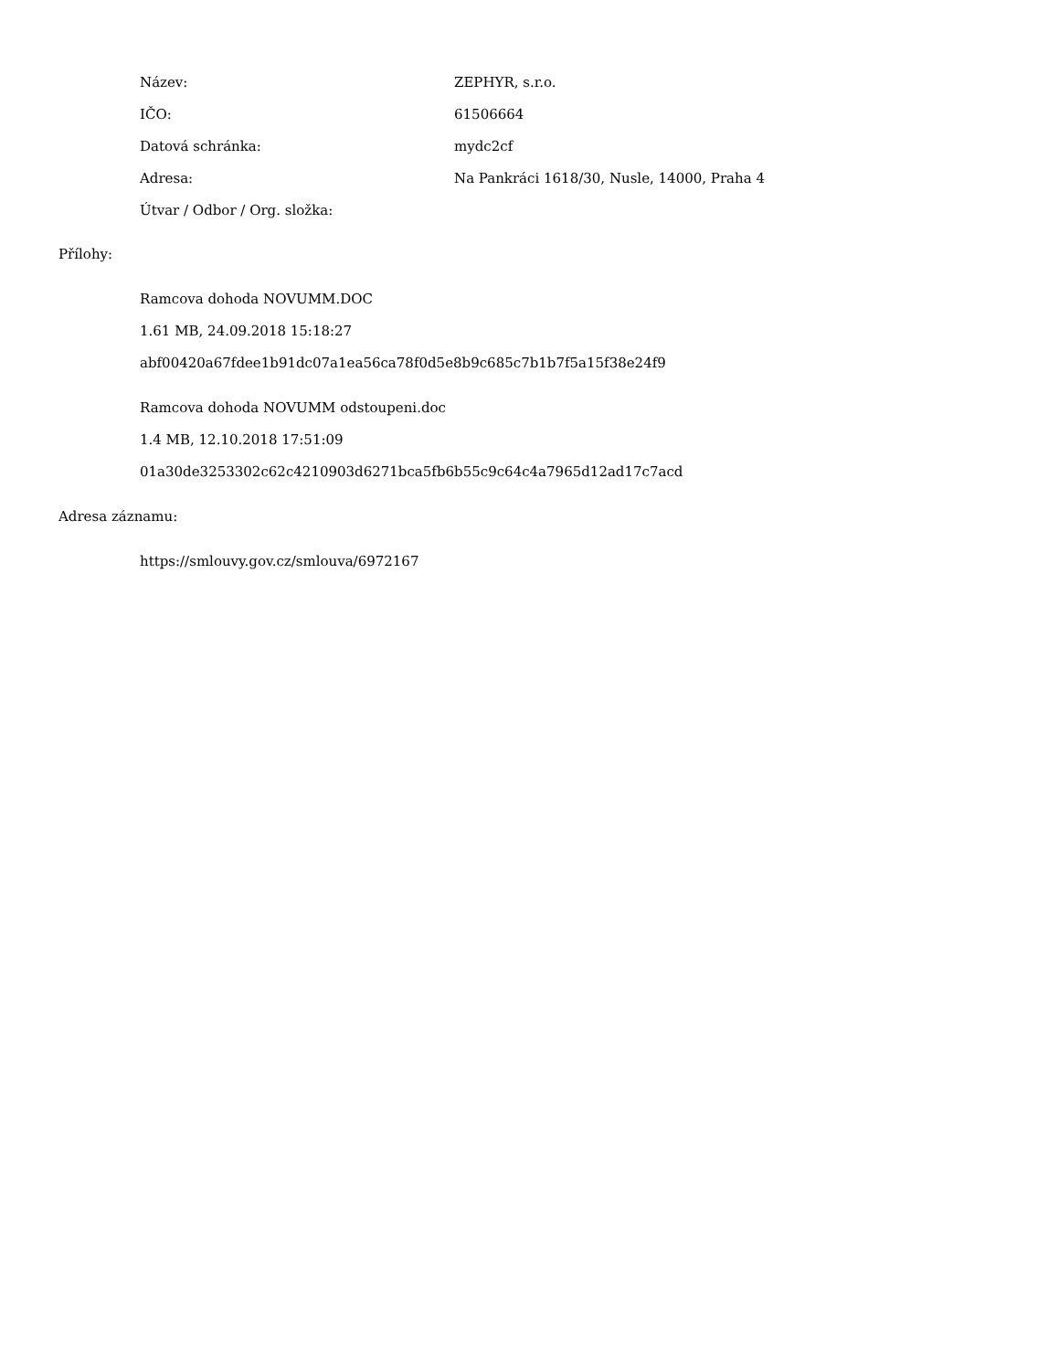| Název: | ZEPHYR, s.r.o. |
| IČO: | 61506664 |
| Datová schránka: | mydc2cf |
| Adresa: | Na Pankráci 1618/30, Nusle, 14000, Praha 4 |
| Útvar / Odbor / Org. složka: | |
Přílohy:
Ramcova dohoda NOVUMM.DOC
1.61 MB, 24.09.2018 15:18:27
abf00420a67fdee1b91dc07a1ea56ca78f0d5e8b9c685c7b1b7f5a15f38e24f9
Ramcova dohoda NOVUMM odstoupeni.doc
1.4 MB, 12.10.2018 17:51:09
01a30de3253302c62c4210903d6271bca5fb6b55c9c64c4a7965d12ad17c7acd
Adresa záznamu:
https://smlouvy.gov.cz/smlouva/6972167